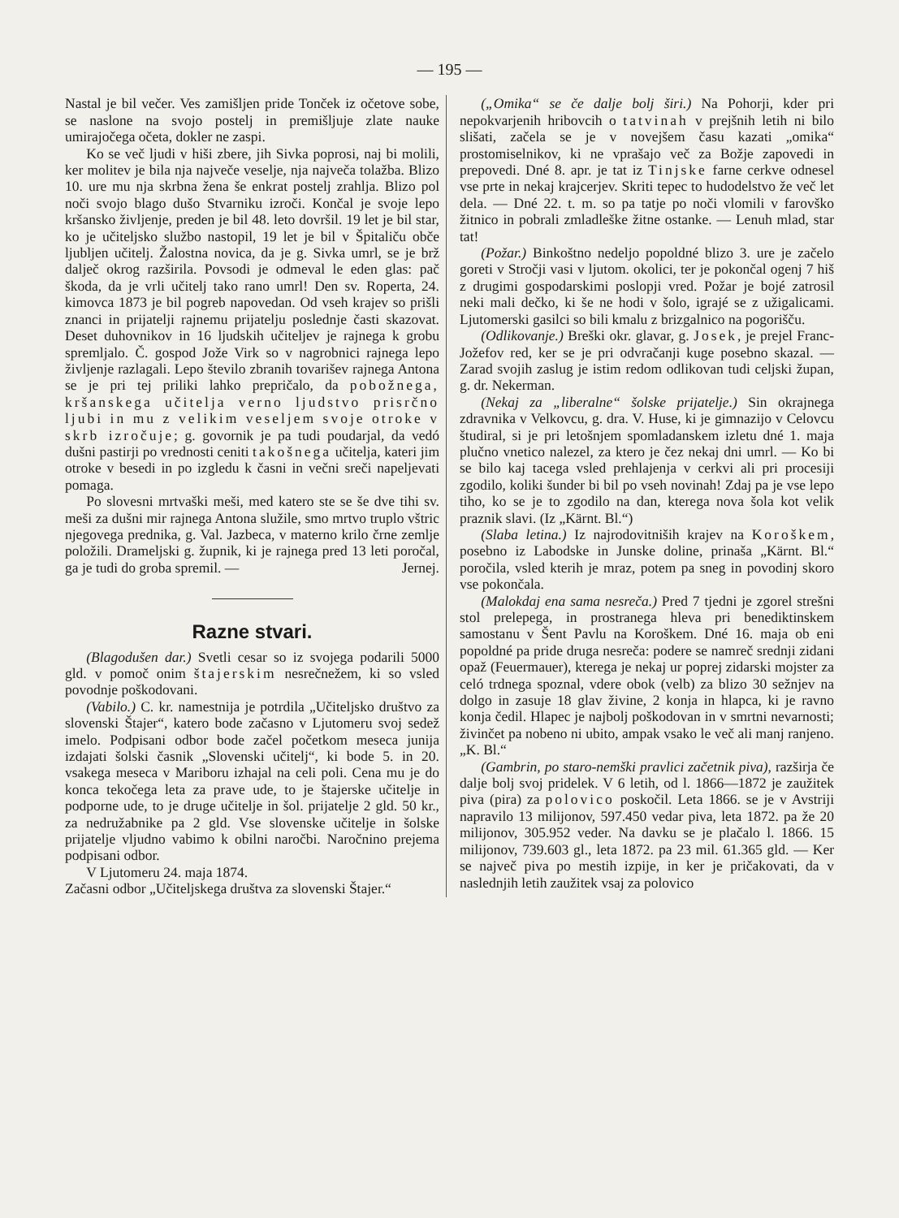— 195 —
Nastal je bil večer. Ves zamišljen pride Tonček iz očetove sobe, se naslone na svojo postelj in premišljuje zlate nauke umirajočega očeta, dokler ne zaspi.
Ko se več ljudi v hiši zbere, jih Sivka poprosi, naj bi molili, ker molitev je bila nja največe veselje, nja največa tolažba. Blizo 10. ure mu nja skrbna žena še enkrat postelj zrahlja. Blizo pol noči svojo blago dušo Stvarniku izroči. Končal je svoje lepo kršansko življenje, preden je bil 48. leto dovršil. 19 let je bil star, ko je učiteljsko službo nastopil, 19 let je bil v Špitaliču obče ljubljen učitelj. Žalostna novica, da je g. Sivka umrl, se je brž dalječ okrog razširila. Povsodi je odmeval le eden glas: pač škoda, da je vrli učitelj tako rano umrl! Den sv. Roperta, 24. kimovca 1873 je bil pogreb napovedan. Od vseh krajev so prišli znanci in prijatelji rajnemu prijatelju poslednje časti skazovat. Deset duhovnikov in 16 ljudskih učiteljev je rajnega k grobu spremljalo. Č. gospod Jože Virk so v nagrobnici rajnega lepo življenje razlagali. Lepo število zbranih tovarišev rajnega Antona se je pri tej priliki lahko prepričalo, da pobožnega, kršanskega učitelja verno ljudstvo prisrčno ljubi in mu z velikim veseljem svoje otroke v skrb izročuje; g. govornik je pa tudi poudarjal, da vedó dušni pastirji po vrednosti ceniti takošnega učitelja, kateri jim otroke v besedi in po izgledu k časni in večni sreči napeljevati pomaga.
Po slovesni mrtvaški meši, med katero ste se še dve tihi sv. meši za dušni mir rajnega Antona služile, smo mrtvo truplo vštric njegovega prednika, g. Val. Jazbeca, v materno krilo črne zemlje položili. Drameljski g. župnik, ki je rajnega pred 13 leti poročal, ga je tudi do groba spremil. — Jernej.
Razne stvari.
(Blagodušen dar.) Svetli cesar so iz svojega podarili 5000 gld. v pomoč onim štajerskim nesrečnežem, ki so vsled povodnje poškodovani.
(Vabilo.) C. kr. namestnija je potrdila „Učiteljsko društvo za slovenski Štajer“, katero bode začasno v Ljutomeru svoj sedež imelo. Podpisani odbor bode začel početkom meseca junija izdajati šolski časnik „Slovenski učitelj“, ki bode 5. in 20. vsakega meseca v Mariboru izhajal na celi poli. Cena mu je do konca tekočega leta za prave ude, to je štajerske učitelje in podporne ude, to je druge učitelje in šol. prijatelje 2 gld. 50 kr., za nedružabnike pa 2 gld. Vse slovenske učitelje in šolske prijatelje vljudno vabimo k obilni naročbi. Naročnino prejema podpisani odbor.
V Ljutomeru 24. maja 1874.
Začasni odbor „Učiteljskega društva za slovenski Štajer.“
(„Omika“ se če dalje bolj širi.) Na Pohorji, kder pri nepokvarjenih hribovcih o tatvinah v prejšnih letih ni bilo slišati, začela se je v novejšem času kazati „omika“ prostomiselnikov, ki ne vprašajo več za Božje zapovedi in prepovedi. Dné 8. apr. je tat iz Tinjske farne cerkve odnesel vse prte in nekaj krajcerjev. Skriti tepec to hudodelstvo že več let dela. — Dné 22. t. m. so pa tatje po noči vlomili v farovško žitnico in pobrali zmladleške žitne ostanke. — Lenuh mlad, star tat!
(Požar.) Binkoštno nedeljo popoldné blizo 3. ure je začelo goreti v Stročji vasi v ljutom. okolici, ter je pokončal ogenj 7 hiš z drugimi gospodarskimi poslopji vred. Požar je bojé zatrosil neki mali dečko, ki še ne hodi v šolo, igrajé se z užigalicami. Ljutomerski gasilci so bili kmalu z brizgalnico na pogorišču.
(Odlikovanje.) Breški okr. glavar, g. Josek, je prejel Franc-Jožefov red, ker se je pri odvračanji kuge posebno skazal. — Zarad svojih zaslug je istim redom odlikovan tudi celjski župan, g. dr. Nekerman.
(Nekaj za „liberalne“ šolske prijatelje.) Sin okrajnega zdravnika v Velkovcu, g. dra. V. Huse, ki je gimnazijo v Celovcu študiral, si je pri letošnjem spomladanskem izletu dné 1. maja plučno vnetico nalezel, za ktero je čez nekaj dni umrl. — Ko bi se bilo kaj tacega vsled prehlajenja v cerkvi ali pri procesiji zgodilo, koliki šunder bi bil po vseh novinah! Zdaj pa je vse lepo tiho, ko se je to zgodilo na dan, kterega nova šola kot velik praznik slavi. (Iz „Kärnt. Bl.“)
(Slaba letina.) Iz najrodovitniših krajev na Koroškem, posebno iz Labodske in Junske doline, prinaša „Kärnt. Bl.“ poročila, vsled kterih je mraz, potem pa sneg in povodinj skoro vse pokončala.
(Malokdaj ena sama nesreča.) Pred 7 tjedni je zgorel strešni stol prelepega, in prostranega hleva pri benediktinskem samostanu v Šent Pavlu na Koroškem. Dné 16. maja ob eni popoldné pa pride druga nesreča: podere se namreč srednji zidani opaž (Feuermauer), kterega je nekaj ur poprej zidarski mojster za celó trdnega spoznal, vdere obok (velb) za blizo 30 sežnjev na dolgo in zasuje 18 glav živine, 2 konja in hlapca, ki je ravno konja čedil. Hlapec je najbolj poškodovan in v smrtni nevarnosti; živinčet pa nobeno ni ubito, ampak vsako le več ali manj ranjeno. „K. Bl.“
(Gambrin, po staro-nemški pravlici začetnik piva), razširja če dalje bolj svoj pridelek. V 6 letih, od l. 1866—1872 je zaužitek piva (pira) za polovico poskočil. Leta 1866. se je v Avstriji napravilo 13 milijonov, 597.450 vedar piva, leta 1872. pa že 20 milijonov, 305.952 veder. Na davku se je plačalo l. 1866. 15 milijonov, 739.603 gl., leta 1872. pa 23 mil. 61.365 gld. — Ker se največ piva po mestih izpije, in ker je pričakovati, da v naslednjih letih zaužitek vsaj za polovico